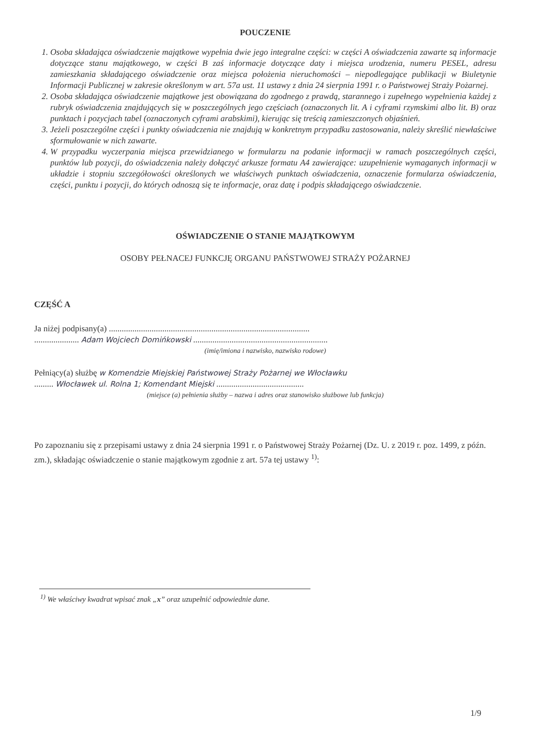POUCZENIE
1. Osoba składająca oświadczenie majątkowe wypełnia dwie jego integralne części: w części A oświadczenia zawarte są informacje dotyczące stanu majątkowego, w części B zaś informacje dotyczące daty i miejsca urodzenia, numeru PESEL, adresu zamieszkania składającego oświadczenie oraz miejsca położenia nieruchomości – niepodlegające publikacji w Biuletynie Informacji Publicznej w zakresie określonym w art. 57a ust. 11 ustawy z dnia 24 sierpnia 1991 r. o Państwowej Straży Pożarnej.
2. Osoba składająca oświadczenie majątkowe jest obowiązana do zgodnego z prawdą, starannego i zupełnego wypełnienia każdej z rubryk oświadczenia znajdujących się w poszczególnych jego częściach (oznaczonych lit. A i cyframi rzymskimi albo lit. B) oraz punktach i pozycjach tabel (oznaczonych cyframi arabskimi), kierując się treścią zamieszczonych objaśnień.
3. Jeżeli poszczególne części i punkty oświadczenia nie znajdują w konkretnym przypadku zastosowania, należy skreślić niewłaściwe sformułowanie w nich zawarte.
4. W przypadku wyczerpania miejsca przewidzianego w formularzu na podanie informacji w ramach poszczególnych części, punktów lub pozycji, do oświadczenia należy dołączyć arkusze formatu A4 zawierające: uzupełnienie wymaganych informacji w układzie i stopniu szczegółowości określonych we właściwych punktach oświadczenia, oznaczenie formularza oświadczenia, części, punktu i pozycji, do których odnoszą się te informacje, oraz datę i podpis składającego oświadczenie.
OŚWIADCZENIE O STANIE MAJĄTKOWYM
OSOBY PEŁNACEJ FUNKCJĘ ORGANU PAŃSTWOWEJ STRAŻY POŻARNEJ
CZĘŚĆ A
Ja niżej podpisany(a) ..............................................................................................
..................... Adam Wojciech Domińkowski ...............................................................
(imię/imiona i nazwisko, nazwisko rodowe)
Pełniący(a) służbę w Komendzie Miejskiej Państwowej Straży Pożarnej we Włocławku
......... Włocławek ul. Rolna 1; Komendant Miejski .........................................
(miejsce (a) pełnienia służby – nazwa i adres oraz stanowisko służbowe lub funkcja)
Po zapoznaniu się z przepisami ustawy z dnia 24 sierpnia 1991 r. o Państwowej Straży Pożarnej (Dz. U. z 2019 r. poz. 1499, z późn. zm.), składając oświadczenie o stanie majątkowym zgodnie z art. 57a tej ustawy <sup>1)</sup>:
<sup>1)</sup> We właściwy kwadrat wpisać znak „x” oraz uzupełnić odpowiednie dane.
1/9